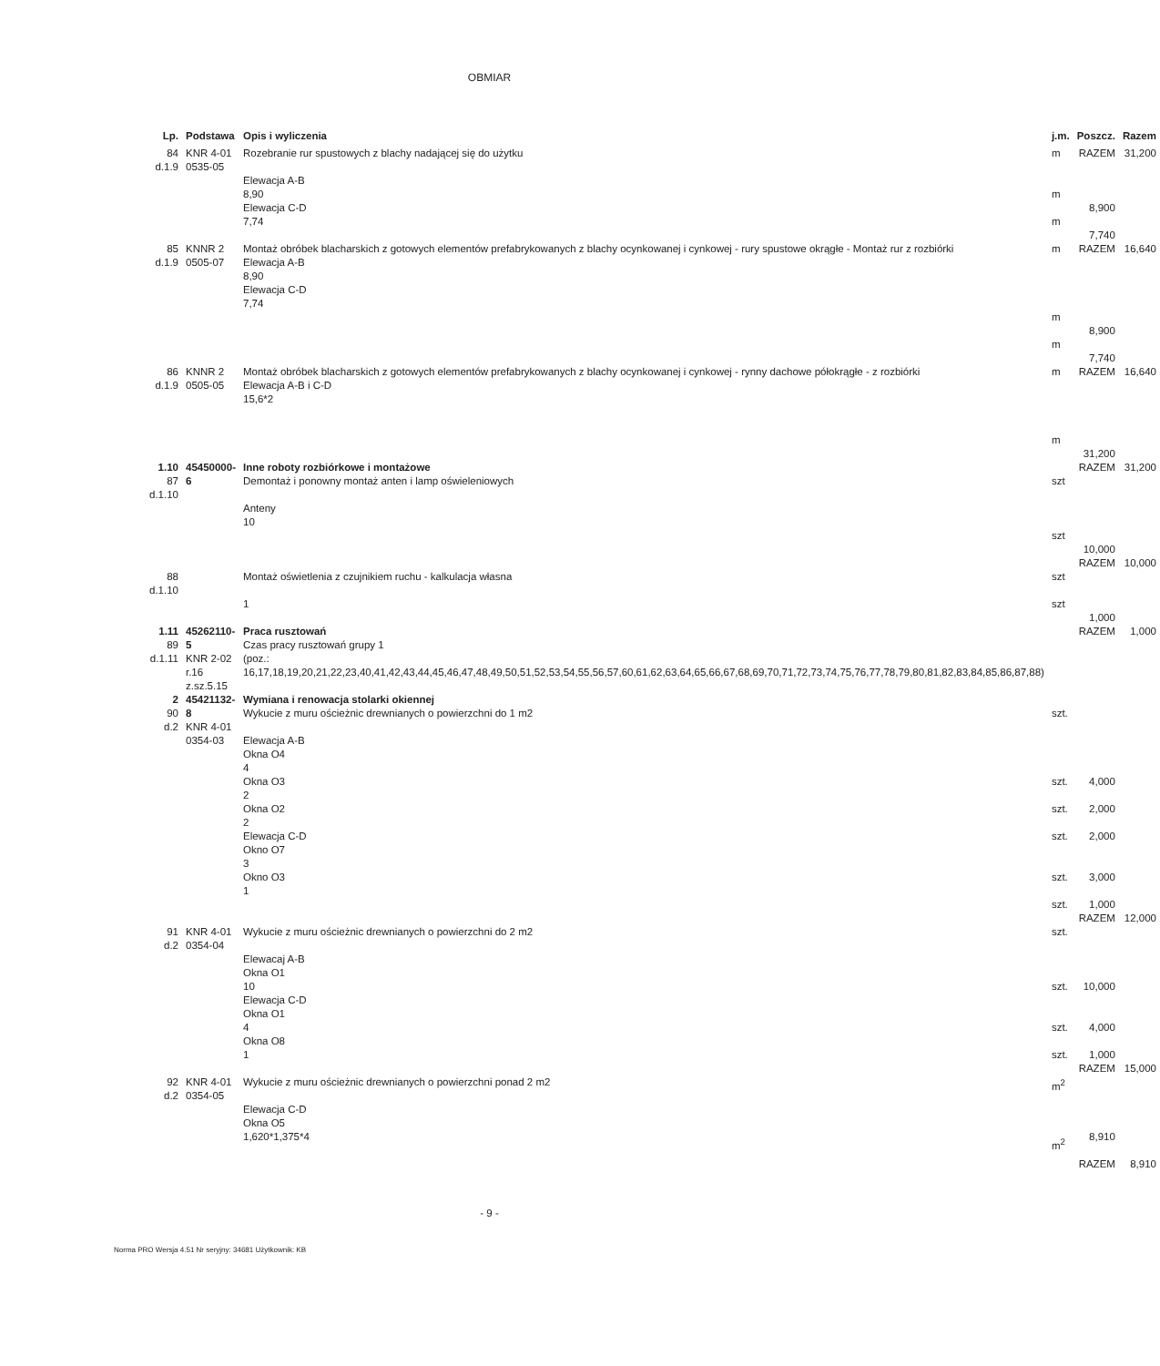OBMIAR
| Lp. | Podstawa | Opis i wyliczenia | j.m. | Poszcz. | Razem |
| --- | --- | --- | --- | --- | --- |
| 84 d.1.9 | KNR 4-01 0535-05 | Rozebranie rur spustowych z blachy nadającej się do użytku Elewacja A-B 8,90 Elewacja C-D 7,74 | m m m | RAZEM 8,900 7,740 | 31,200 |
| 85 d.1.9 | KNNR 2 0505-07 | Montaż obróbek blacharskich z gotowych elementów prefabrykowanych z blachy ocynkowanej i cynkowej - rury spustowe okrągłe - Montaż rur z rozbiórki Elewacja A-B 8,90 Elewacja C-D 7,74 | m m m | RAZEM 8,900 7,740 | 16,640 |
| 86 d.1.9 | KNNR 2 0505-05 | Montaż obróbek blacharskich z gotowych elementów prefabrykowanych z blachy ocynkowanej i cynkowej - rynny dachowe półokrągłe - z rozbiórki Elewacja A-B i C-D 15,6*2 | m m | RAZEM 31,200 | 16,640 |
| 1.10 87 d.1.10 | 45450000-6 | Inne roboty rozbiórkowe i montażowe Demontaż i ponowny montaż anten i lamp oświeleniowych Anteny 10 | szt szt | RAZEM 10,000 | 31,200 |
| 88 d.1.10 | | Montaż oświetlenia z czujnikiem ruchu - kalkulacja własna 1 | szt szt | RAZEM 1,000 | 10,000 |
| 1.11 89 d.1.11 | 45262110-5 KNR 2-02 r.16 z.sz.5.15 | Praca rusztowań Czas pracy rusztowań grupy 1 (poz.: 16,17,18,19,20,21,22,23,40,41,42,43,44,45,46,47,48,49,50,51,52,53,54,55,56,57,60,61,62,63,64,65,66,67,68,69,70,71,72,73,74,75,76,77,78,79,80,81,82,83,84,85,86,87,88) | | RAZEM | 1,000 |
| 2 90 d.2 | 45421132-8 KNR 4-01 0354-03 | Wymiana i renowacja stolarki okiennej Wykucie z muru ościeżnic drewnianych o powierzchni do 1 m2 Elewacja A-B Okna O4 4 Okna O3 2 Okna O2 2 Elewacja C-D Okno O7 3 Okno O3 1 | szt. szt. szt. szt. szt. szt. | 4,000 2,000 2,000 3,000 1,000 | |
| 91 d.2 | KNR 4-01 0354-04 | Wykucie z muru ościeżnic drewnianych o powierzchni do 2 m2 Elewacaj A-B Okna O1 10 Elewacja C-D Okna O1 4 Okna O8 1 | szt. szt. szt. szt. | RAZEM 10,000 4,000 1,000 | 12,000 |
| 92 d.2 | KNR 4-01 0354-05 | Wykucie z muru ościeżnic drewnianych o powierzchni ponad 2 m2 Elewacja C-D Okna O5 1,620*1,375*4 | m<sup>2</sup> m<sup>2</sup> | RAZEM 8,910 RAZEM | 15,000 8,910 |
- 9 -
Norma PRO Wersja 4.51 Nr seryjny: 34681 Użytkownik: KB